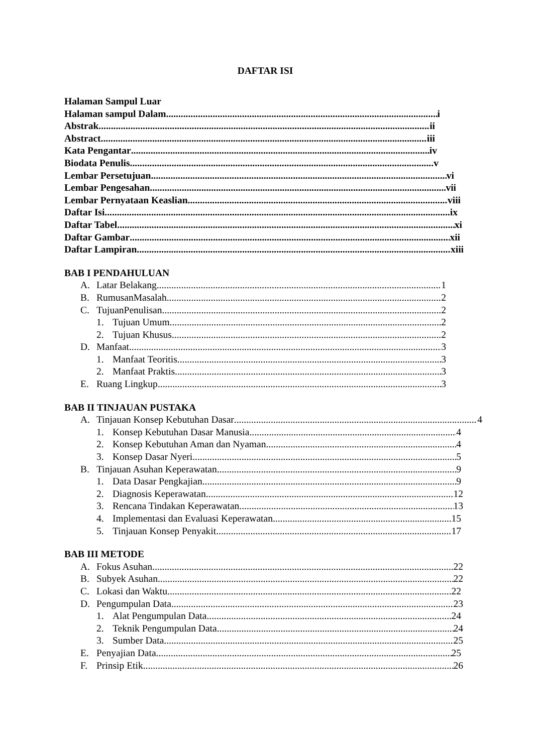DAFTAR ISI
Halaman Sampul Luar
Halaman sampul Dalam i
Abstrak ii
Abstract iii
Kata Pengantar iv
Biodata Penulis v
Lembar Persetujuan vi
Lembar Pengesahan vii
Lembar Pernyataan Keaslian viii
Daftar Isi ix
Daftar Tabel xi
Daftar Gambar xii
Daftar Lampiran xiii
BAB I PENDAHULUAN
A. Latar Belakang 1
B. RumusanMasalah 2
C. TujuanPenulisan 2
1. Tujuan Umum 2
2. Tujuan Khusus 2
D. Manfaat 3
1. Manfaat Teoritis 3
2. Manfaat Praktis 3
E. Ruang Lingkup 3
BAB II TINJAUAN PUSTAKA
A. Tinjauan Konsep Kebutuhan Dasar 4
1. Konsep Kebutuhan Dasar Manusia 4
2. Konsep Kebutuhan Aman dan Nyaman 4
3. Konsep Dasar Nyeri 5
B. Tinjauan Asuhan Keperawatan 9
1. Data Dasar Pengkajian 9
2. Diagnosis Keperawatan 12
3. Rencana Tindakan Keperawatan 13
4. Implementasi dan Evaluasi Keperawatan 15
5. Tinjauan Konsep Penyakit 17
BAB III METODE
A. Fokus Asuhan 22
B. Subyek Asuhan 22
C. Lokasi dan Waktu 22
D. Pengumpulan Data 23
1. Alat Pengumpulan Data 24
2. Teknik Pengumpulan Data 24
3. Sumber Data 25
E. Penyajian Data 25
F. Prinsip Etik 26